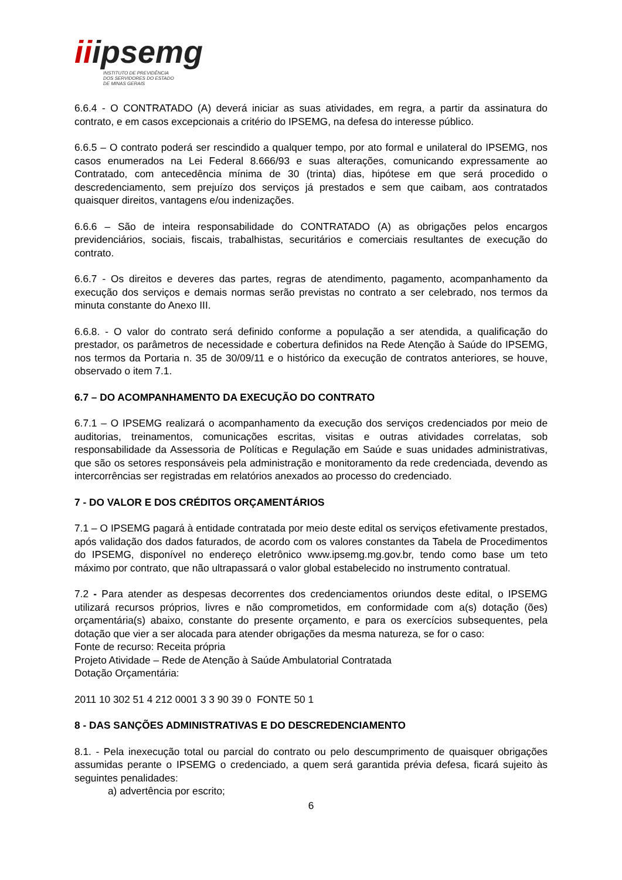iiipsemg
INSTITUTO DE PREVIDÊNCIA
DOS SERVIDORES DO ESTADO
DE MINAS GERAIS
6.6.4 - O CONTRATADO (A) deverá iniciar as suas atividades, em regra, a partir da assinatura do contrato, e em casos excepcionais a critério do IPSEMG, na defesa do interesse público.
6.6.5 – O contrato poderá ser rescindido a qualquer tempo, por ato formal e unilateral do IPSEMG, nos casos enumerados na Lei Federal 8.666/93 e suas alterações, comunicando expressamente ao Contratado, com antecedência mínima de 30 (trinta) dias, hipótese em que será procedido o descredenciamento, sem prejuízo dos serviços já prestados e sem que caibam, aos contratados quaisquer direitos, vantagens e/ou indenizações.
6.6.6 – São de inteira responsabilidade do CONTRATADO (A) as obrigações pelos encargos previdenciários, sociais, fiscais, trabalhistas, securitários e comerciais resultantes de execução do contrato.
6.6.7 - Os direitos e deveres das partes, regras de atendimento, pagamento, acompanhamento da execução dos serviços e demais normas serão previstas no contrato a ser celebrado, nos termos da minuta constante do Anexo III.
6.6.8. - O valor do contrato será definido conforme a população a ser atendida, a qualificação do prestador, os parâmetros de necessidade e cobertura definidos na Rede Atenção à Saúde do IPSEMG, nos termos da Portaria n. 35 de 30/09/11 e o histórico da execução de contratos anteriores, se houve, observado o item 7.1.
6.7 – DO ACOMPANHAMENTO DA EXECUÇÃO DO CONTRATO
6.7.1 – O IPSEMG realizará o acompanhamento da execução dos serviços credenciados por meio de auditorias, treinamentos, comunicações escritas, visitas e outras atividades correlatas, sob responsabilidade da Assessoria de Políticas e Regulação em Saúde e suas unidades administrativas, que são os setores responsáveis pela administração e monitoramento da rede credenciada, devendo as intercorrências ser registradas em relatórios anexados ao processo do credenciado.
7 - DO VALOR E DOS CRÉDITOS ORÇAMENTÁRIOS
7.1 – O IPSEMG pagará à entidade contratada por meio deste edital os serviços efetivamente prestados, após validação dos dados faturados, de acordo com os valores constantes da Tabela de Procedimentos do IPSEMG, disponível no endereço eletrônico www.ipsemg.mg.gov.br, tendo como base um teto máximo por contrato, que não ultrapassará o valor global estabelecido no instrumento contratual.
7.2 - Para atender as despesas decorrentes dos credenciamentos oriundos deste edital, o IPSEMG utilizará recursos próprios, livres e não comprometidos, em conformidade com a(s) dotação (ões) orçamentária(s) abaixo, constante do presente orçamento, e para os exercícios subsequentes, pela dotação que vier a ser alocada para atender obrigações da mesma natureza, se for o caso:
Fonte de recurso: Receita própria
Projeto Atividade – Rede de Atenção à Saúde Ambulatorial Contratada
Dotação Orçamentária:
2011 10 302 51 4 212 0001 3 3 90 39 0 FONTE 50 1
8 - DAS SANÇÕES ADMINISTRATIVAS E DO DESCREDENCIAMENTO
8.1. - Pela inexecução total ou parcial do contrato ou pelo descumprimento de quaisquer obrigações assumidas perante o IPSEMG o credenciado, a quem será garantida prévia defesa, ficará sujeito às seguintes penalidades:
a) advertência por escrito;
6